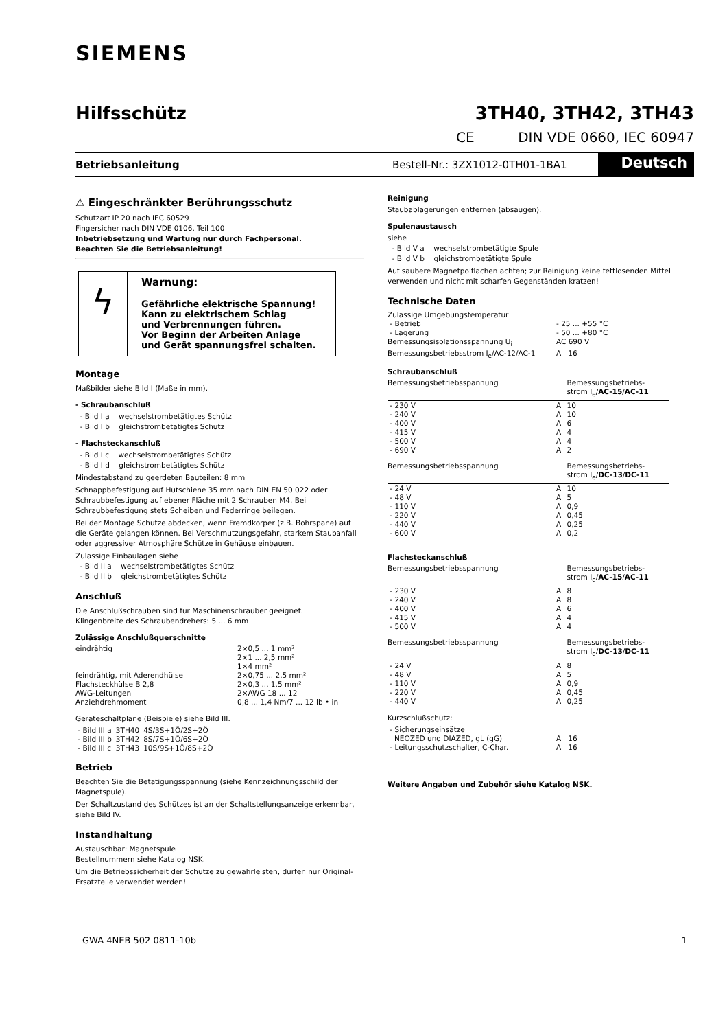SIEMENS
Hilfsschütz 3TH40, 3TH42, 3TH43
CE DIN VDE 0660, IEC 60947
Betriebsanleitung Bestell-Nr.: 3ZX1012-0TH01-1BA1 Deutsch
⚠ Eingeschränkter Berührungsschutz
Schutzart IP 20 nach IEC 60529
Fingersicher nach DIN VDE 0106, Teil 100
Inbetriebsetzung und Wartung nur durch Fachpersonal.
Beachten Sie die Betriebsanleitung!
ϟ
Warnung:
Gefährliche elektrische Spannung!
Kann zu elektrischem Schlag
und Verbrennungen führen.
Vor Beginn der Arbeiten Anlage
und Gerät spannungsfrei schalten.
Montage
Maßbilder siehe Bild I (Maße in mm).
- Schraubanschluß
- Bild I a wechselstrombetätigtes Schütz
- Bild I b gleichstrombetätigtes Schütz
- Flachsteckanschluß
- Bild I c wechselstrombetätigtes Schütz
- Bild I d gleichstrombetätigtes Schütz
Mindestabstand zu geerdeten Bauteilen: 8 mm
Schnappbefestigung auf Hutschiene 35 mm nach DIN EN 50 022 oder Schraubbefestigung auf ebener Fläche mit 2 Schrauben M4. Bei Schraubbefestigung stets Scheiben und Federringe beilegen.
Bei der Montage Schütze abdecken, wenn Fremdkörper (z.B. Bohrspäne) auf die Geräte gelangen können. Bei Verschmutzungsgefahr, starkem Staubanfall oder aggressiver Atmosphäre Schütze in Gehäuse einbauen.
Zulässige Einbaulagen siehe
- Bild II a wechselstrombetätigtes Schütz
- Bild II b gleichstrombetätigtes Schütz
Anschluß
Die Anschlußschrauben sind für Maschinenschrauber geeignet.
Klingenbreite des Schraubendrehers: 5 ... 6 mm
Zulässige Anschlußquerschnitte
| eindrähtig | 2×0,5 ... 1 mm² 2×1 ... 2,5 mm² 1×4 mm² |
| feindrähtig, mit Aderendhülse | 2×0,75 ... 2,5 mm² |
| Flachsteckhülse B 2,8 | 2×0,3 ... 1,5 mm² |
| AWG-Leitungen | 2×AWG 18 ... 12 |
| Anziehdrehmoment | 0,8 ... 1,4 Nm/7 ... 12 lb • in |
Geräteschaltpläne (Beispiele) siehe Bild III.
| - Bild III a | 3TH40 | 4S/3S+1Ö/2S+2Ö |
| - Bild III b | 3TH42 | 8S/7S+1Ö/6S+2Ö |
| - Bild III c | 3TH43 | 10S/9S+1Ö/8S+2Ö |
Betrieb
Beachten Sie die Betätigungsspannung (siehe Kennzeichnungsschild der Magnetspule).
Der Schaltzustand des Schützes ist an der Schaltstellungsanzeige erkennbar, siehe Bild IV.
Instandhaltung
Austauschbar: Magnetspule
Bestellnummern siehe Katalog NSK.
Um die Betriebssicherheit der Schütze zu gewährleisten, dürfen nur Original-Ersatzteile verwendet werden!
Reinigung
Staubablagerungen entfernen (absaugen).
Spulenaustausch
siehe
- Bild V a wechselstrombetätigte Spule
- Bild V b gleichstrombetätigte Spule
Auf saubere Magnetpolflächen achten; zur Reinigung keine fettlösenden Mittel verwenden und nicht mit scharfen Gegenständen kratzen!
Technische Daten
| Zulässige Umgebungstemperatur | |
| - Betrieb | - 25 ... +55 °C |
| - Lagerung | - 50 ... +80 °C |
| Bemessungsisolationsspannung U<sub>i</sub> | AC 690 V |
| Bemessungsbetriebsstrom I<sub>e</sub>/AC-12/AC-1 | A 16 |
Schraubanschluß
| Bemessungsbetriebsspannung | | Bemessungsbetriebs- strom I<sub>e</sub>/ AC-15 / AC-11 |
| --- | --- | --- |
| - 230 V | A | 10 |
| - 240 V | A | 10 |
| - 400 V | A | 6 |
| - 415 V | A | 4 |
| - 500 V | A | 4 |
| - 690 V | A | 2 |
| Bemessungsbetriebsspannung | | Bemessungsbetriebs- strom I<sub>e</sub>/ DC-13 / DC-11 |
| - 24 V | A | 10 |
| - 48 V | A | 5 |
| - 110 V | A | 0,9 |
| - 220 V | A | 0,45 |
| - 440 V | A | 0,25 |
| - 600 V | A | 0,2 |
Flachsteckanschluß
| Bemessungsbetriebsspannung | | Bemessungsbetriebs- strom I<sub>e</sub>/ AC-15 / AC-11 |
| --- | --- | --- |
| - 230 V | A | 8 |
| - 240 V | A | 8 |
| - 400 V | A | 6 |
| - 415 V | A | 4 |
| - 500 V | A | 4 |
| Bemessungsbetriebsspannung | | Bemessungsbetriebs- strom I<sub>e</sub>/ DC-13 / DC-11 |
| - 24 V | A | 8 |
| - 48 V | A | 5 |
| - 110 V | A | 0,9 |
| - 220 V | A | 0,45 |
| - 440 V | A | 0,25 |
Kurzschlußschutz:
| - Sicherungseinsätze | |
| NEOZED und DIAZED, gL (gG) | A 16 |
| - Leitungsschutzschalter, C-Char. | A 16 |
Weitere Angaben und Zubehör siehe Katalog NSK.
GWA 4NEB 502 0811-10b 1